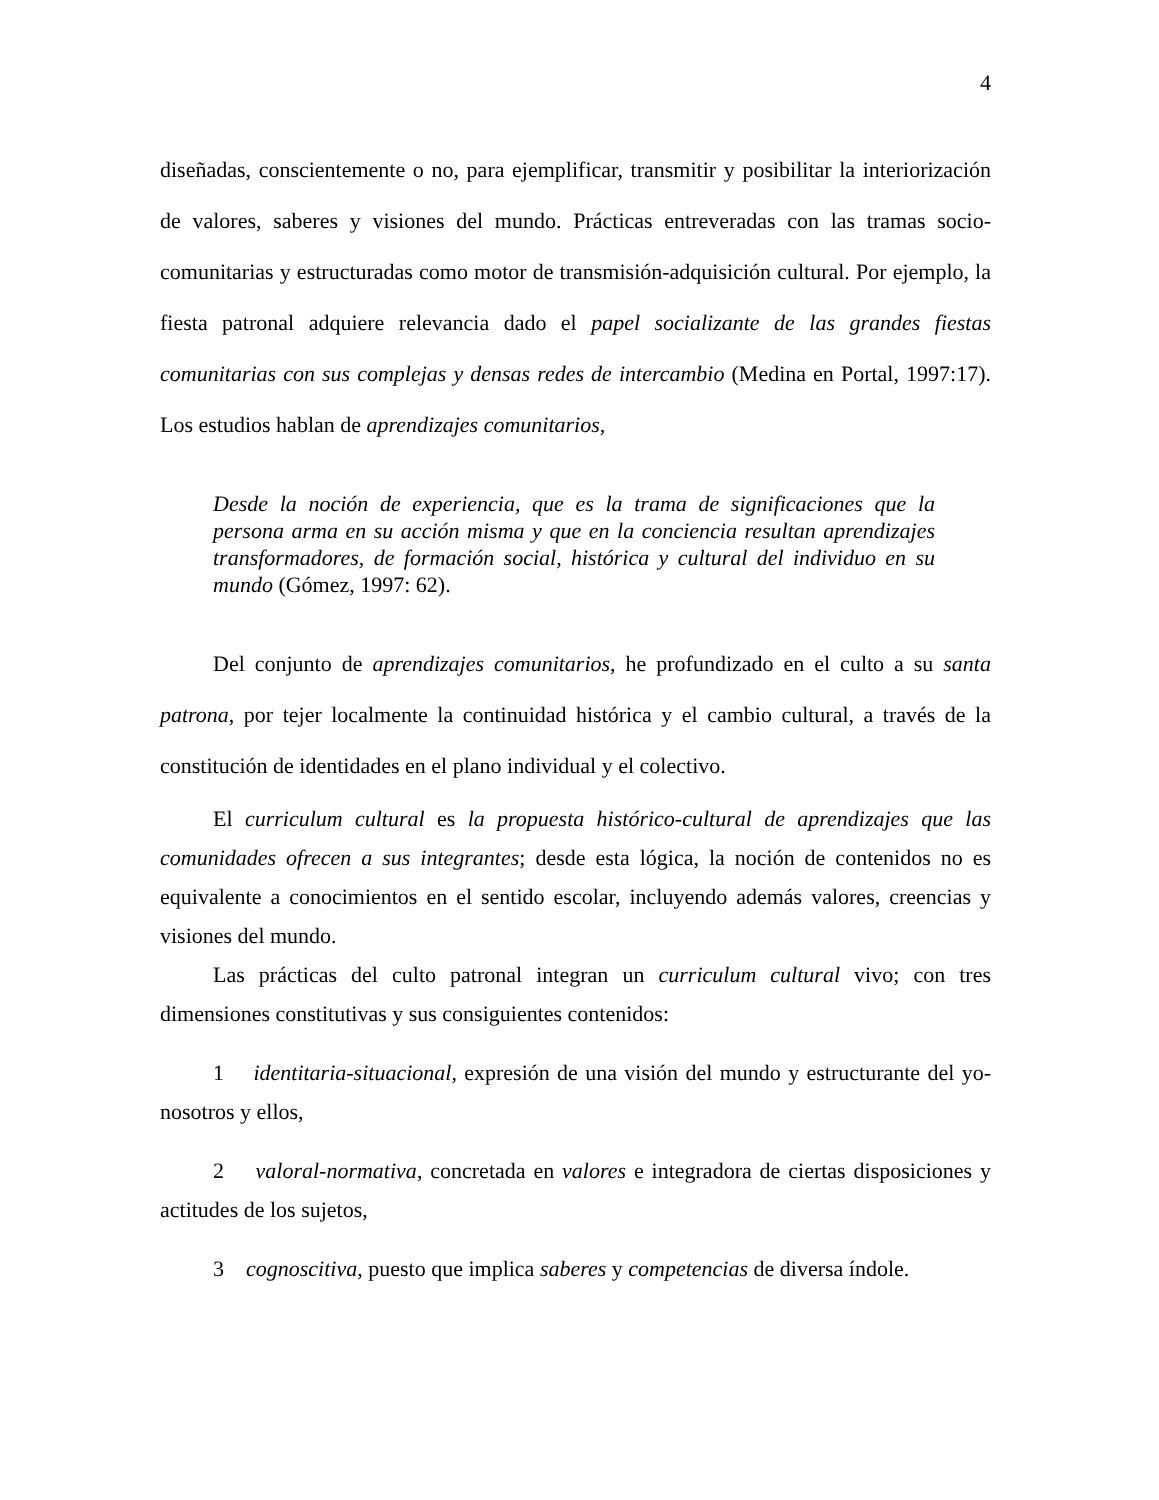4
diseñadas, conscientemente o no, para ejemplificar, transmitir y posibilitar la interiorización de valores, saberes y visiones del mundo. Prácticas entreveradas con las tramas socio-comunitarias y estructuradas como motor de transmisión-adquisición cultural. Por ejemplo, la fiesta patronal adquiere relevancia dado el papel socializante de las grandes fiestas comunitarias con sus complejas y densas redes de intercambio (Medina en Portal, 1997:17). Los estudios hablan de aprendizajes comunitarios,
Desde la noción de experiencia, que es la trama de significaciones que la persona arma en su acción misma y que en la conciencia resultan aprendizajes transformadores, de formación social, histórica y cultural del individuo en su mundo (Gómez, 1997: 62).
Del conjunto de aprendizajes comunitarios, he profundizado en el culto a su santa patrona, por tejer localmente la continuidad histórica y el cambio cultural, a través de la constitución de identidades en el plano individual y el colectivo.
El curriculum cultural es la propuesta histórico-cultural de aprendizajes que las comunidades ofrecen a sus integrantes; desde esta lógica, la noción de contenidos no es equivalente a conocimientos en el sentido escolar, incluyendo además valores, creencias y visiones del mundo.
Las prácticas del culto patronal integran un curriculum cultural vivo; con tres dimensiones constitutivas y sus consiguientes contenidos:
1 identitaria-situacional, expresión de una visión del mundo y estructurante del yo-nosotros y ellos,
2 valoral-normativa, concretada en valores e integradora de ciertas disposiciones y actitudes de los sujetos,
3 cognoscitiva, puesto que implica saberes y competencias de diversa índole.